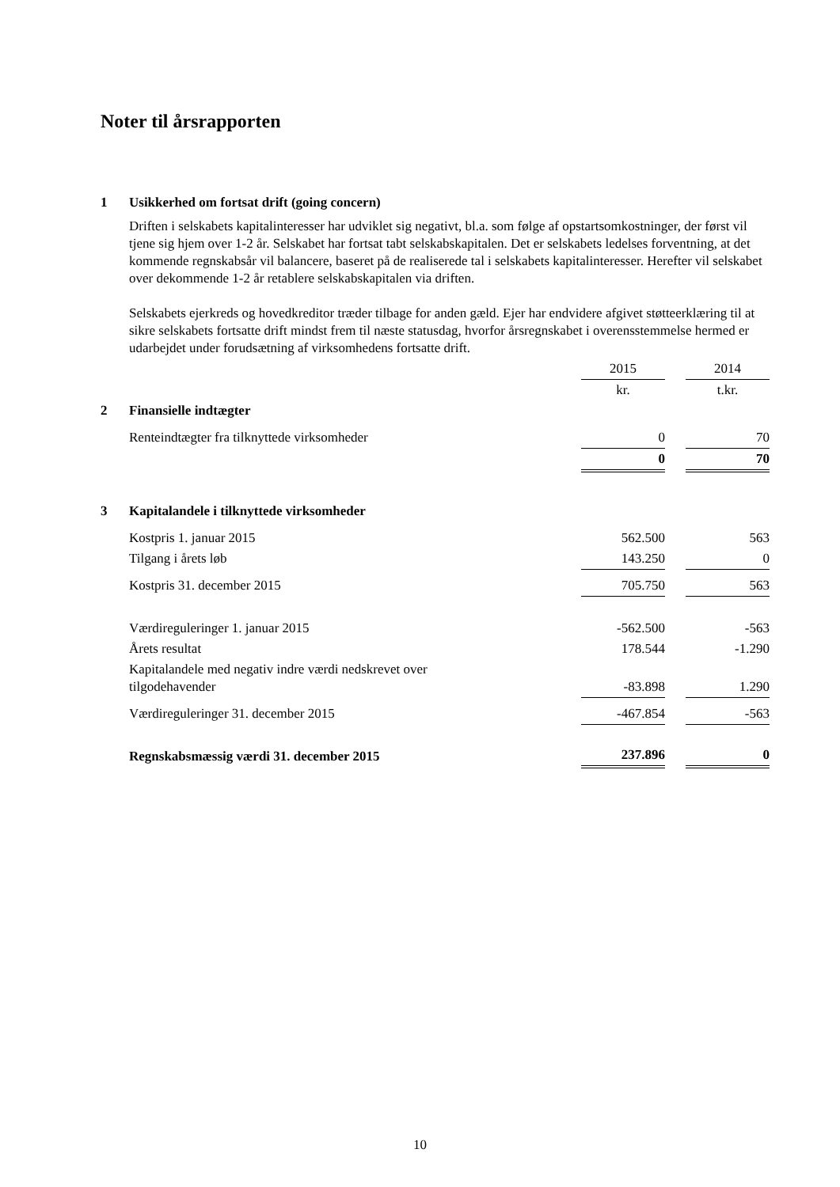Noter til årsrapporten
1 Usikkerhed om fortsat drift (going concern)
Driften i selskabets kapitalinteresser har udviklet sig negativt, bl.a. som følge af opstartsomkostninger, der først vil tjene sig hjem over 1-2 år. Selskabet har fortsat tabt selskabskapitalen. Det er selskabets ledelses forventning, at det kommende regnskabsår vil balancere, baseret på de realiserede tal i selskabets kapitalinteresser. Herefter vil selskabet over dekommende 1-2 år retablere selskabskapitalen via driften.
Selskabets ejerkreds og hovedkreditor træder tilbage for anden gæld. Ejer har endvidere afgivet støtteerklæring til at sikre selskabets fortsatte drift mindst frem til næste statusdag, hvorfor årsregnskabet i overensstemmelse hermed er udarbejdet under forudsætning af virksomhedens fortsatte drift.
| | | 2015 | | 2014 |
| | | kr. | | t.kr. |
| 2 | Finansielle indtægter | | | |
| | Renteindtægter fra tilknyttede virksomheder | 0 | | 70 |
| | | 0 | | 70 |
| 3 | Kapitalandele i tilknyttede virksomheder | | | |
| | Kostpris 1. januar 2015 | 562.500 | | 563 |
| | Tilgang i årets løb | 143.250 | | 0 |
| | Kostpris 31. december 2015 | 705.750 | | 563 |
| | Værdireguleringer 1. januar 2015 | -562.500 | | -563 |
| | Årets resultat | 178.544 | | -1.290 |
| | Kapitalandele med negativ indre værdi nedskrevet over tilgodehavender | -83.898 | | 1.290 |
| | Værdireguleringer 31. december 2015 | -467.854 | | -563 |
| | Regnskabsmæssig værdi 31. december 2015 | 237.896 | | 0 |
10